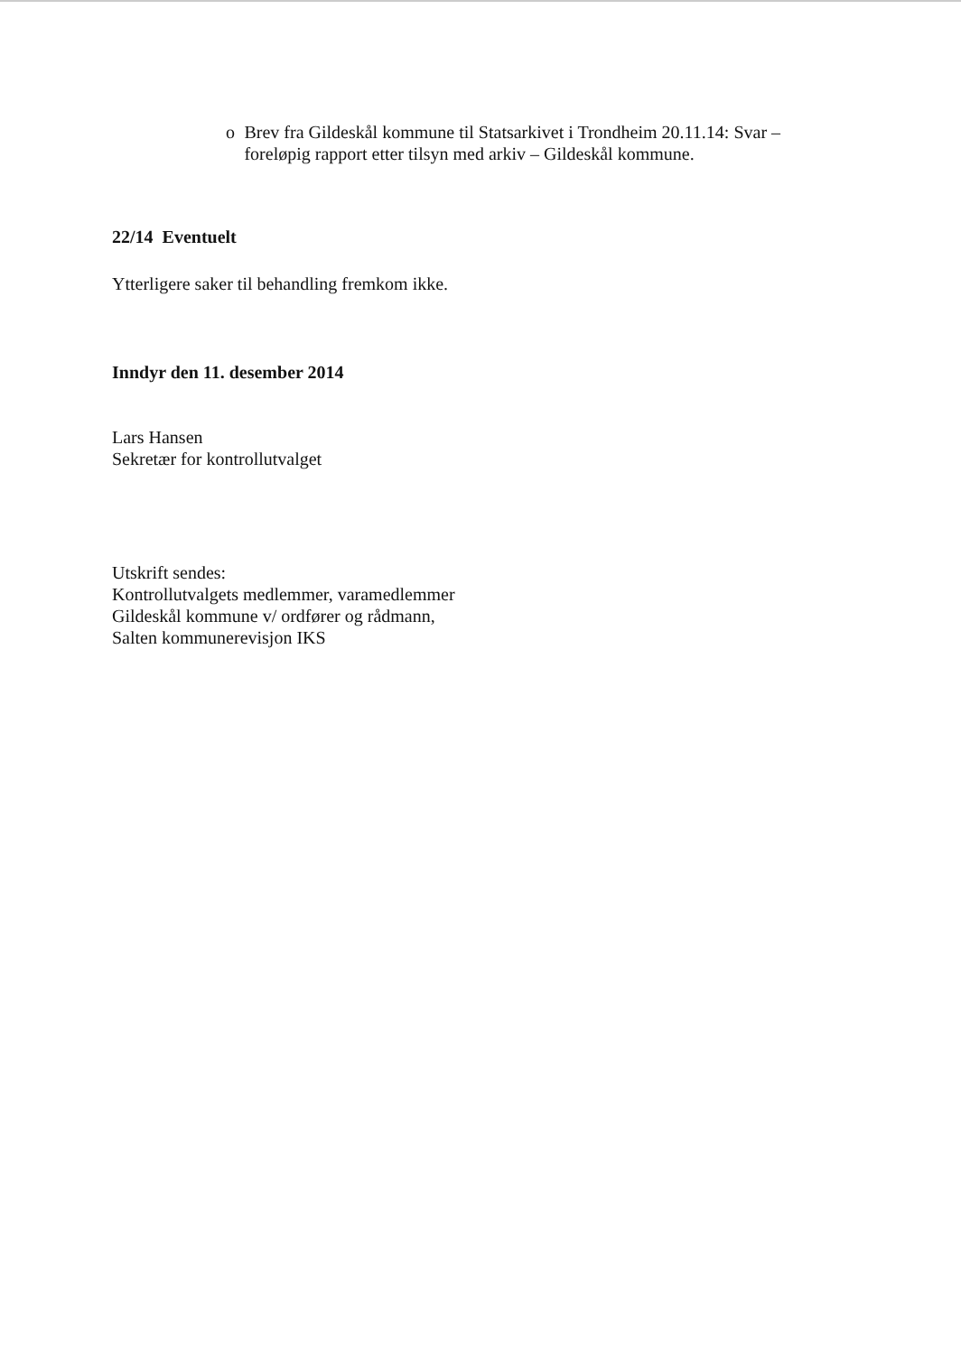o Brev fra Gildeskål kommune til Statsarkivet i Trondheim 20.11.14: Svar – foreløpig rapport etter tilsyn med arkiv – Gildeskål kommune.
22/14 Eventuelt
Ytterligere saker til behandling fremkom ikke.
Inndyr den 11. desember 2014
Lars Hansen
Sekretær for kontrollutvalget
Utskrift sendes:
Kontrollutvalgets medlemmer, varamedlemmer
Gildeskål kommune v/ ordfører og rådmann,
Salten kommunerevisjon IKS